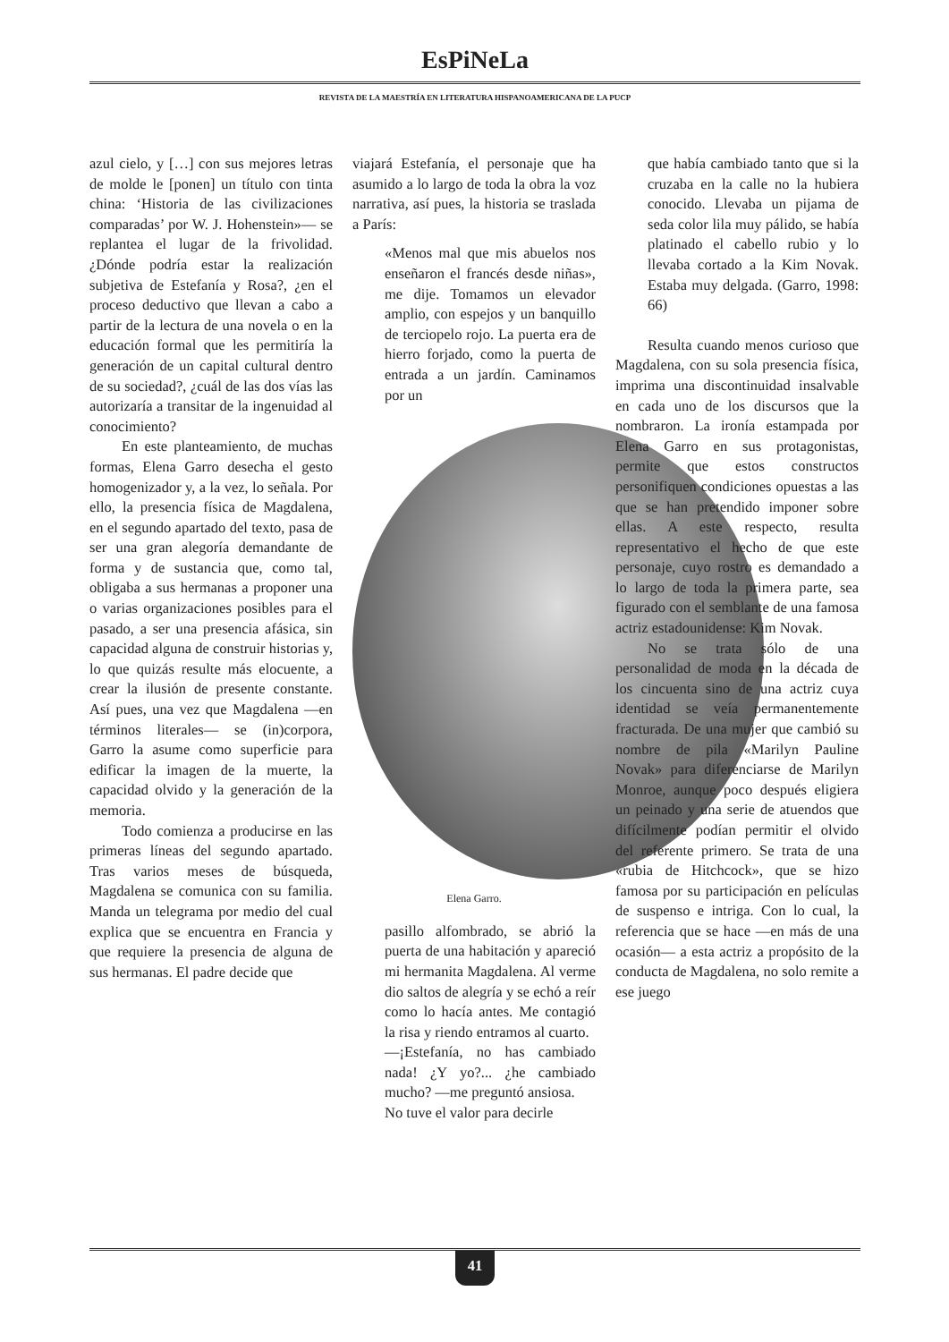EsPiNeLa
REVISTA DE LA MAESTRÍA EN LITERATURA HISPANOAMERICANA DE LA PUCP
azul cielo, y […] con sus mejores letras de molde le [ponen] un título con tinta china: ‘Historia de las civilizaciones comparadas’ por W. J. Hohenstein»— se replantea el lugar de la frivolidad. ¿Dónde podría estar la realización subjetiva de Estefanía y Rosa?, ¿en el proceso deductivo que llevan a cabo a partir de la lectura de una novela o en la educación formal que les permitiría la generación de un capital cultural dentro de su sociedad?, ¿cuál de las dos vías las autorizaría a transitar de la ingenuidad al conocimiento?
En este planteamiento, de muchas formas, Elena Garro desecha el gesto homogenizador y, a la vez, lo señala. Por ello, la presencia física de Magdalena, en el segundo apartado del texto, pasa de ser una gran alegoría demandante de forma y de sustancia que, como tal, obligaba a sus hermanas a proponer una o varias organizaciones posibles para el pasado, a ser una presencia afásica, sin capacidad alguna de construir historias y, lo que quizás resulte más elocuente, a crear la ilusión de presente constante. Así pues, una vez que Magdalena —en términos literales— se (in)corpora, Garro la asume como superficie para edificar la imagen de la muerte, la capacidad olvido y la generación de la memoria.
Todo comienza a producirse en las primeras líneas del segundo apartado. Tras varios meses de búsqueda, Magdalena se comunica con su familia. Manda un telegrama por medio del cual explica que se encuentra en Francia y que requiere la presencia de alguna de sus hermanas. El padre decide que
viajará Estefanía, el personaje que ha asumido a lo largo de toda la obra la voz narrativa, así pues, la historia se traslada a París:
«Menos mal que mis abuelos nos enseñaron el francés desde niñas», me dije. Tomamos un elevador amplio, con espejos y un banquillo de terciopelo rojo. La puerta era de hierro forjado, como la puerta de entrada a un jardín. Caminamos por un
Elena Garro.
pasillo alfombrado, se abrió la puerta de una habitación y apareció mi hermanita Magdalena. Al verme dio saltos de alegría y se echó a reír como lo hacía antes. Me contagió la risa y riendo entramos al cuarto.
—¡Estefanía, no has cambiado nada! ¿Y yo?... ¿he cambiado mucho? —me preguntó ansiosa.
No tuve el valor para decirle
que había cambiado tanto que si la cruzaba en la calle no la hubiera conocido. Llevaba un pijama de seda color lila muy pálido, se había platinado el cabello rubio y lo llevaba cortado a la Kim Novak. Estaba muy delgada. (Garro, 1998: 66)
Resulta cuando menos curioso que Magdalena, con su sola presencia física, imprima una discontinuidad insalvable en cada uno de los discursos que la nombraron. La ironía estampada por Elena Garro en sus protagonistas, permite que estos constructos personifiquen condiciones opuestas a las que se han pretendido imponer sobre ellas. A este respecto, resulta representativo el hecho de que este personaje, cuyo rostro es demandado a lo largo de toda la primera parte, sea figurado con el semblante de una famosa actriz estadounidense: Kim Novak.
No se trata sólo de una personalidad de moda en la década de los cincuenta sino de una actriz cuya identidad se veía permanentemente fracturada. De una mujer que cambió su nombre de pila «Marilyn Pauline Novak» para diferenciarse de Marilyn Monroe, aunque poco después eligiera un peinado y una serie de atuendos que difícilmente podían permitir el olvido del referente primero. Se trata de una «rubia de Hitchcock», que se hizo famosa por su participación en películas de suspenso e intriga. Con lo cual, la referencia que se hace —en más de una ocasión— a esta actriz a propósito de la conducta de Magdalena, no solo remite a ese juego
41